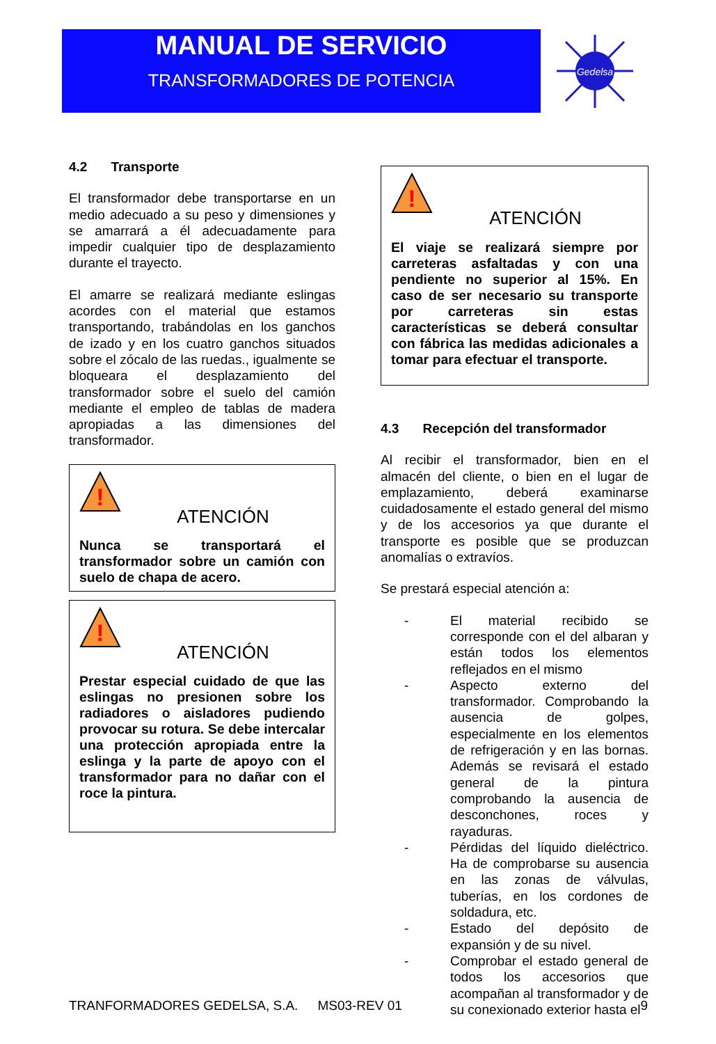MANUAL DE SERVICIO
TRANSFORMADORES DE POTENCIA
Gedelsa
4.2 Transporte
El transformador debe transportarse en un medio adecuado a su peso y dimensiones y se amarrará a él adecuadamente para impedir cualquier tipo de desplazamiento durante el trayecto.
El amarre se realizará mediante eslingas acordes con el material que estamos transportando, trabándolas en los ganchos de izado y en los cuatro ganchos situados sobre el zócalo de las ruedas., igualmente se bloqueara el desplazamiento del transformador sobre el suelo del camión mediante el empleo de tablas de madera apropiadas a las dimensiones del transformador.
!
ATENCIÓN
Nunca se transportará el transformador sobre un camión con suelo de chapa de acero.
!
ATENCIÓN
Prestar especial cuidado de que las eslingas no presionen sobre los radiadores o aisladores pudiendo provocar su rotura. Se debe intercalar una protección apropiada entre la eslinga y la parte de apoyo con el transformador para no dañar con el roce la pintura.
!
ATENCIÓN
El viaje se realizará siempre por carreteras asfaltadas y con una pendiente no superior al 15%. En caso de ser necesario su transporte por carreteras sin estas características se deberá consultar con fábrica las medidas adicionales a tomar para efectuar el transporte.
4.3 Recepción del transformador
Al recibir el transformador, bien en el almacén del cliente, o bien en el lugar de emplazamiento, deberá examinarse cuidadosamente el estado general del mismo y de los accesorios ya que durante el transporte es posible que se produzcan anomalías o extravíos.
Se prestará especial atención a:
- El material recibido se corresponde con el del albaran y están todos los elementos reflejados en el mismo
- Aspecto externo del transformador. Comprobando la ausencia de golpes, especialmente en los elementos de refrigeración y en las bornas. Además se revisará el estado general de la pintura comprobando la ausencia de desconchones, roces y rayaduras.
- Pérdidas del líquido dieléctrico. Ha de comprobarse su ausencia en las zonas de válvulas, tuberías, en los cordones de soldadura, etc.
- Estado del depósito de expansión y de su nivel.
- Comprobar el estado general de todos los accesorios que acompañan al transformador y de su conexionado exterior hasta el
TRANFORMADORES GEDELSA, S.A. MS03-REV 01 9